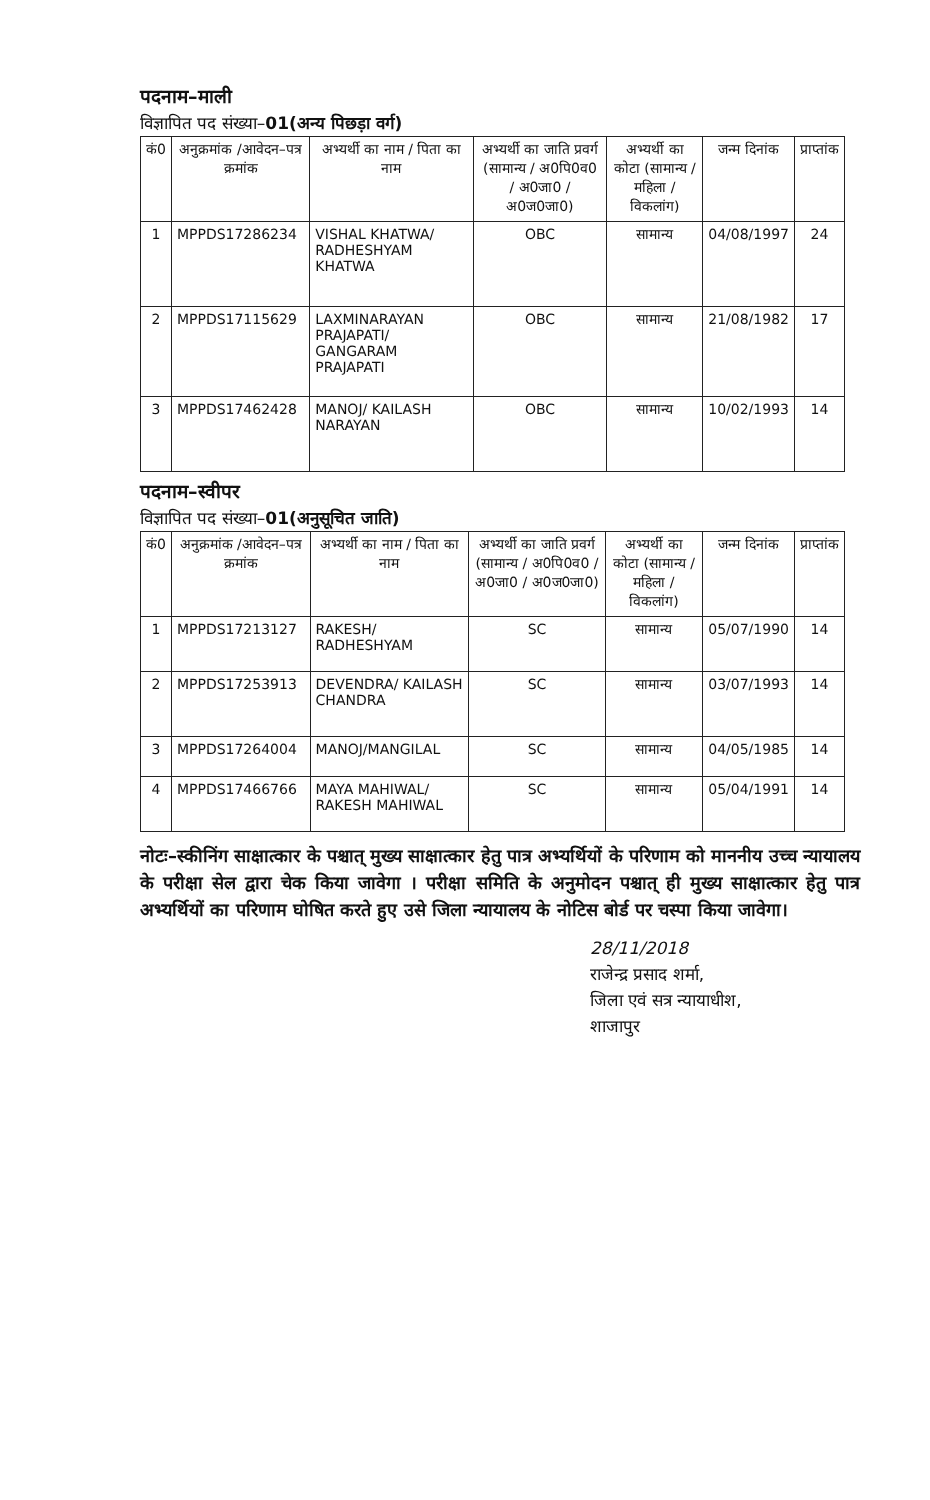पदनाम–माली
विज्ञापित पद संख्या–01(अन्य पिछड़ा वर्ग)
| कं0 | अनुक्रमांक /आवेदन–पत्र क्रमांक | अभ्यर्थी का नाम / पिता का नाम | अभ्यर्थी का जाति प्रवर्ग (सामान्य / अ0पि0व0 / अ0जा0 / अ0ज0जा0) | अभ्यर्थी का कोटा (सामान्य / महिला / विकलांग) | जन्म दिनांक | प्राप्तांक |
| --- | --- | --- | --- | --- | --- | --- |
| 1 | MPPDS17286234 | VISHAL KHATWA/ RADHESHYAM KHATWA | OBC | सामान्य | 04/08/1997 | 24 |
| 2 | MPPDS17115629 | LAXMINARAYAN PRAJAPATI/ GANGARAM PRAJAPATI | OBC | सामान्य | 21/08/1982 | 17 |
| 3 | MPPDS17462428 | MANOJ/ KAILASH NARAYAN | OBC | सामान्य | 10/02/1993 | 14 |
पदनाम–स्वीपर
विज्ञापित पद संख्या–01(अनुसूचित जाति)
| कं0 | अनुक्रमांक /आवेदन–पत्र क्रमांक | अभ्यर्थी का नाम / पिता का नाम | अभ्यर्थी का जाति प्रवर्ग (सामान्य / अ0पि0व0 / अ0जा0 / अ0ज0जा0) | अभ्यर्थी का कोटा (सामान्य / महिला / विकलांग) | जन्म दिनांक | प्राप्तांक |
| --- | --- | --- | --- | --- | --- | --- |
| 1 | MPPDS17213127 | RAKESH/ RADHESHYAM | SC | सामान्य | 05/07/1990 | 14 |
| 2 | MPPDS17253913 | DEVENDRA/ KAILASH CHANDRA | SC | सामान्य | 03/07/1993 | 14 |
| 3 | MPPDS17264004 | MANOJ/MANGILAL | SC | सामान्य | 04/05/1985 | 14 |
| 4 | MPPDS17466766 | MAYA MAHIWAL/ RAKESH MAHIWAL | SC | सामान्य | 05/04/1991 | 14 |
नोटः–स्कीनिंग साक्षात्कार के पश्चात् मुख्य साक्षात्कार हेतु पात्र अभ्यर्थियों के परिणाम को माननीय उच्च न्यायालय के परीक्षा सेल द्वारा चेक किया जावेगा । परीक्षा समिति के अनुमोदन पश्चात् ही मुख्य साक्षात्कार हेतु पात्र अभ्यर्थियों का परिणाम घोषित करते हुए उसे जिला न्यायालय के नोटिस बोर्ड पर चस्पा किया जावेगा।
28/11/2018
राजेन्द्र प्रसाद शर्मा,
जिला एवं सत्र न्यायाधीश,
शाजापुर